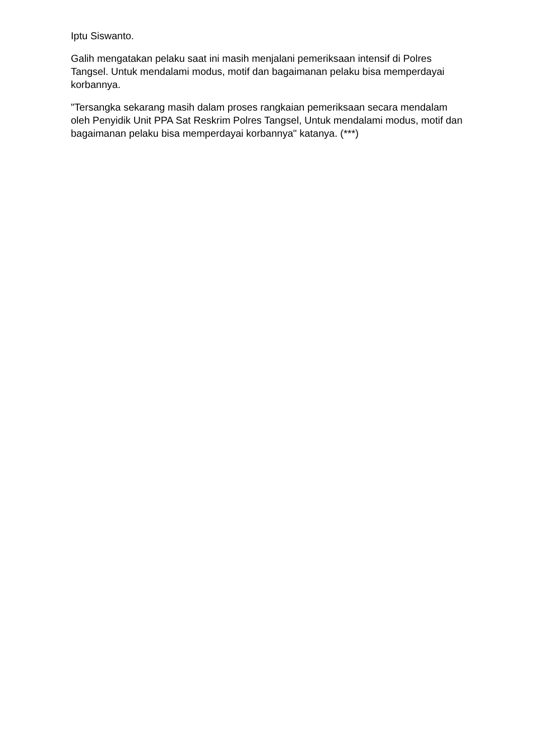Iptu Siswanto.
Galih mengatakan pelaku saat ini masih menjalani pemeriksaan intensif di Polres Tangsel. Untuk mendalami modus, motif dan bagaimanan pelaku bisa memperdayai korbannya.
"Tersangka sekarang masih dalam proses rangkaian pemeriksaan secara mendalam oleh Penyidik Unit PPA Sat Reskrim Polres Tangsel, Untuk mendalami modus, motif dan bagaimanan pelaku bisa memperdayai korbannya" katanya. (***)